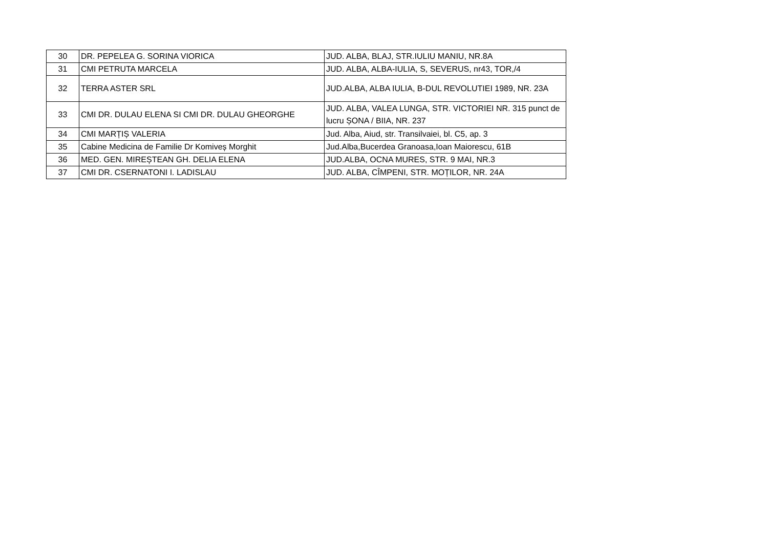| 30 | DR. PEPELEA G. SORINA VIORICA | JUD. ALBA, BLAJ, STR.IULIU MANIU, NR.8A |
| 31 | CMI PETRUTA MARCELA | JUD. ALBA, ALBA-IULIA, S, SEVERUS, nr43, TOR,/4 |
| 32 | TERRA ASTER SRL | JUD.ALBA, ALBA IULIA, B-DUL REVOLUTIEI 1989, NR. 23A |
| 33 | CMI DR. DULAU ELENA SI CMI DR. DULAU GHEORGHE | JUD. ALBA, VALEA LUNGA, STR. VICTORIEI NR. 315 punct de lucru ȘONA / BIIA, NR. 237 |
| 34 | CMI MARȚIȘ VALERIA | Jud. Alba, Aiud, str. Transilvaiei, bl. C5, ap. 3 |
| 35 | Cabine Medicina de Familie Dr Komiveș Morghit | Jud.Alba,Bucerdea Granoasa,Ioan Maiorescu, 61B |
| 36 | MED. GEN. MIREȘTEAN GH. DELIA ELENA | JUD.ALBA, OCNA MURES, STR. 9 MAI, NR.3 |
| 37 | CMI DR. CSERNATONI I. LADISLAU | JUD. ALBA, CÎMPENI, STR. MOȚILOR, NR. 24A |